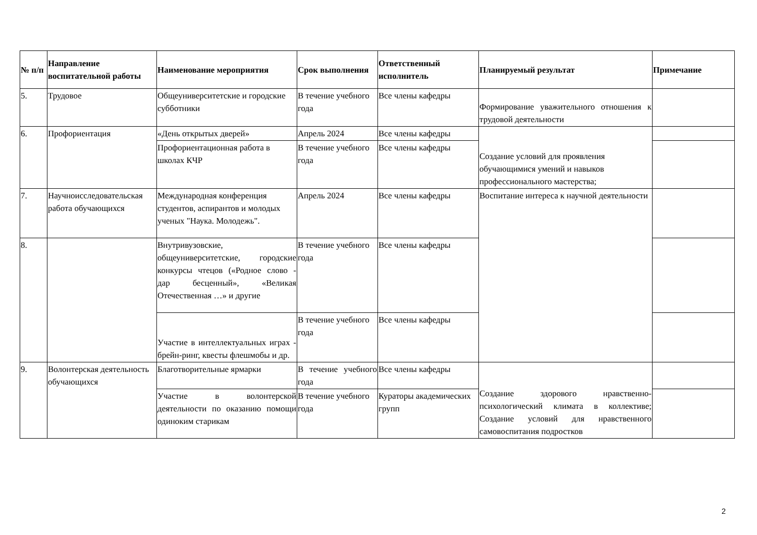| № п/п | Направление воспитательной работы | Наименование мероприятия | Срок выполнения | Ответственный исполнитель | Планируемый результат | Примечание |
| --- | --- | --- | --- | --- | --- | --- |
| 5. | Трудовое | Общеуниверситетские и городские субботники | В течение учебного года | Все члены кафедры | Формирование уважительного отношения к трудовой деятельности | |
| 6. | Профориентация | «День открытых дверей» | Апрель 2024 | Все члены кафедры | Создание условий для проявления обучающимися умений и навыков профессионального мастерства; | |
| | | Профориентационная работа в школах КЧР | В течение учебного года | Все члены кафедры | | |
| 7. | Научноисследовательская работа обучающихся | Международная конференция студентов, аспирантов и молодых ученых "Наука. Молодежь". | Апрель 2024 | Все члены кафедры | Воспитание интереса к научной деятельности | |
| 8. | | Внутривузовские, общеуниверситетские, городские конкурсы чтецов («Родное слово - дар бесценный», «Великая Отечественная …» и другие | В течение учебного года | Все члены кафедры | | |
| | | Участие в интеллектуальных играх - брейн-ринг, квесты флешмобы и др. | В течение учебного года | Все члены кафедры | | |
| 9. | Волонтерская деятельность обучающихся | Благотворительные ярмарки | В течение учебного года | Все члены кафедры | Создание здорового нравственно-психологический климата в коллективе; Создание условий для нравственного самовоспитания подростков | |
| | | Участие в волонтерской деятельности по оказанию помощи одиноким старикам | В течение учебного года | Кураторы академических групп | | |
2